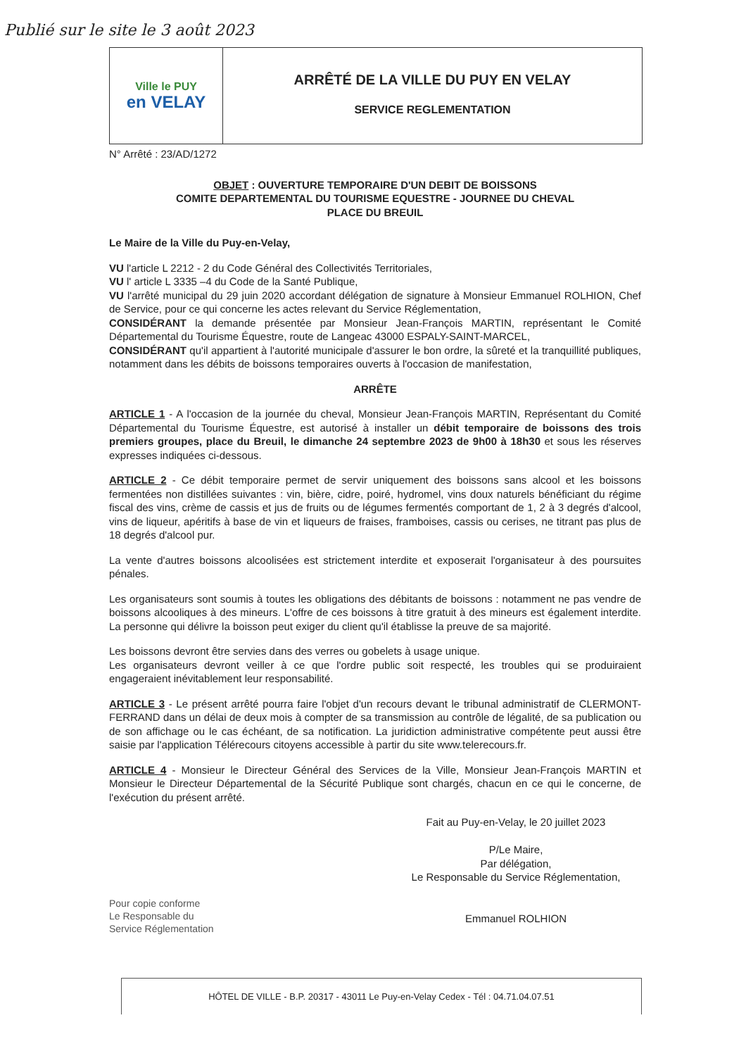Publié sur le site le 3 août 2023
Ville le PUY
en VELAY
ARRÊTÉ DE LA VILLE DU PUY EN VELAY
SERVICE REGLEMENTATION
N° Arrêté : 23/AD/1272
OBJET : OUVERTURE TEMPORAIRE D'UN DEBIT DE BOISSONS
COMITE DEPARTEMENTAL DU TOURISME EQUESTRE - JOURNEE DU CHEVAL
PLACE DU BREUIL
Le Maire de la Ville du Puy-en-Velay,
VU l'article L 2212 - 2 du Code Général des Collectivités Territoriales,
VU l' article L 3335 –4 du Code de la Santé Publique,
VU l'arrêté municipal du 29 juin 2020 accordant délégation de signature à Monsieur Emmanuel ROLHION, Chef de Service, pour ce qui concerne les actes relevant du Service Réglementation,
CONSIDÉRANT la demande présentée par Monsieur Jean-François MARTIN, représentant le Comité Départemental du Tourisme Équestre, route de Langeac 43000 ESPALY-SAINT-MARCEL,
CONSIDÉRANT qu'il appartient à l'autorité municipale d'assurer le bon ordre, la sûreté et la tranquillité publiques, notamment dans les débits de boissons temporaires ouverts à l'occasion de manifestation,
ARRÊTE
ARTICLE 1 - A l'occasion de la journée du cheval, Monsieur Jean-François MARTIN, Représentant du Comité Départemental du Tourisme Équestre, est autorisé à installer un débit temporaire de boissons des trois premiers groupes, place du Breuil, le dimanche 24 septembre 2023 de 9h00 à 18h30 et sous les réserves expresses indiquées ci-dessous.
ARTICLE 2 - Ce débit temporaire permet de servir uniquement des boissons sans alcool et les boissons fermentées non distillées suivantes : vin, bière, cidre, poiré, hydromel, vins doux naturels bénéficiant du régime fiscal des vins, crème de cassis et jus de fruits ou de légumes fermentés comportant de 1, 2 à 3 degrés d'alcool, vins de liqueur, apéritifs à base de vin et liqueurs de fraises, framboises, cassis ou cerises, ne titrant pas plus de 18 degrés d'alcool pur.
La vente d'autres boissons alcoolisées est strictement interdite et exposerait l'organisateur à des poursuites pénales.
Les organisateurs sont soumis à toutes les obligations des débitants de boissons : notamment ne pas vendre de boissons alcooliques à des mineurs. L'offre de ces boissons à titre gratuit à des mineurs est également interdite. La personne qui délivre la boisson peut exiger du client qu'il établisse la preuve de sa majorité.
Les boissons devront être servies dans des verres ou gobelets à usage unique.
Les organisateurs devront veiller à ce que l'ordre public soit respecté, les troubles qui se produiraient engageraient inévitablement leur responsabilité.
ARTICLE 3 - Le présent arrêté pourra faire l'objet d'un recours devant le tribunal administratif de CLERMONT-FERRAND dans un délai de deux mois à compter de sa transmission au contrôle de légalité, de sa publication ou de son affichage ou le cas échéant, de sa notification. La juridiction administrative compétente peut aussi être saisie par l'application Télérecours citoyens accessible à partir du site www.telerecours.fr.
ARTICLE 4 - Monsieur le Directeur Général des Services de la Ville, Monsieur Jean-François MARTIN et Monsieur le Directeur Départemental de la Sécurité Publique sont chargés, chacun en ce qui le concerne, de l'exécution du présent arrêté.
Fait au Puy-en-Velay, le 20 juillet 2023
P/Le Maire,
Par délégation,
Le Responsable du Service Réglementation,
Emmanuel ROLHION
Pour copie conforme
Le Responsable du
Service Réglementation
HÔTEL DE VILLE - B.P. 20317 - 43011 Le Puy-en-Velay Cedex - Tél : 04.71.04.07.51